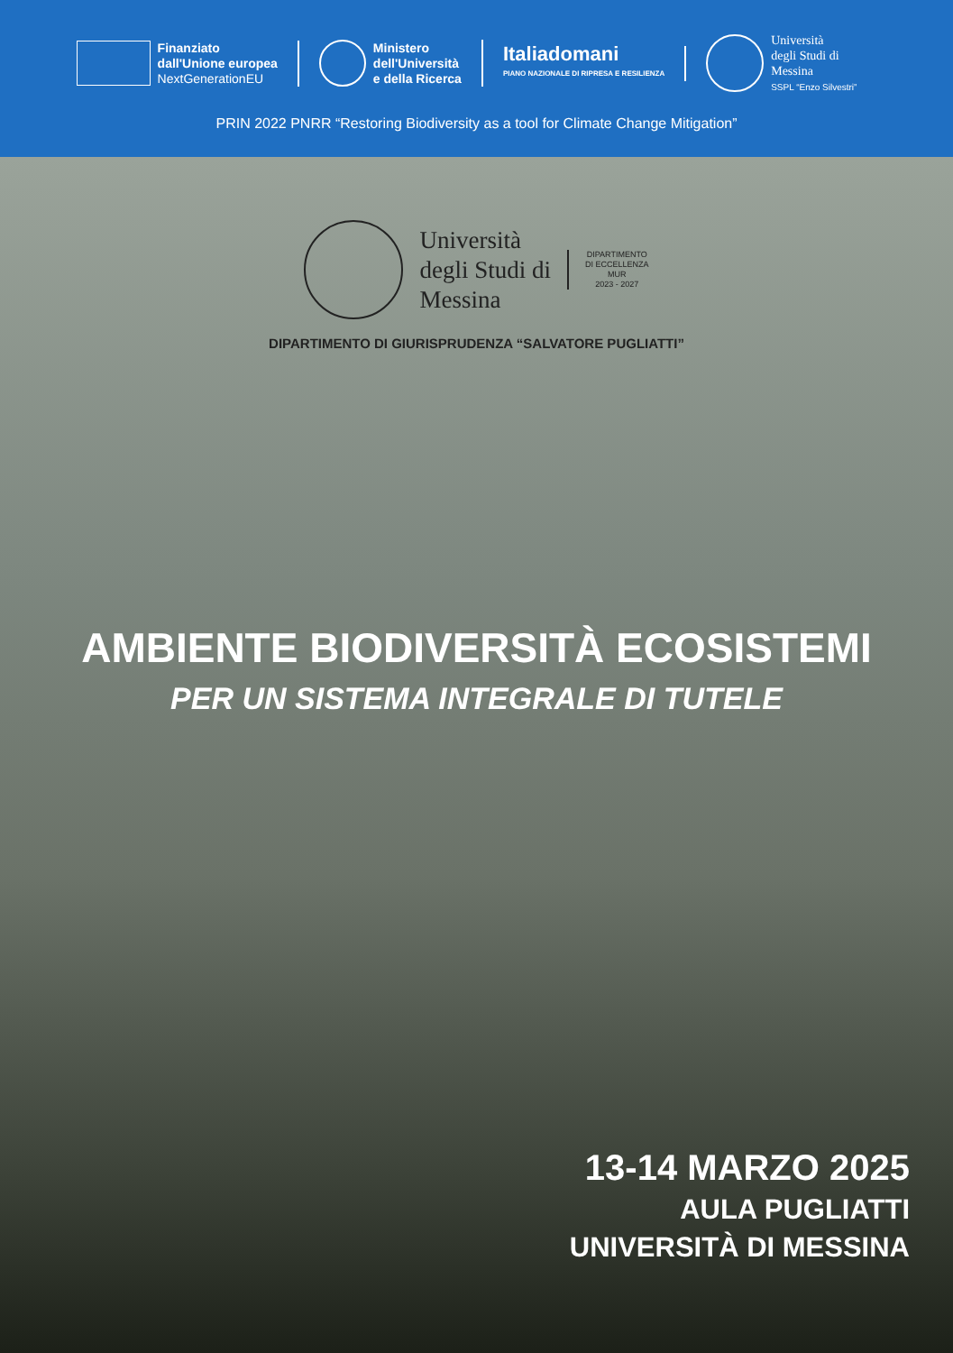Finanziato
dall'Unione europea
NextGenerationEU
Ministero
dell'Università
e della Ricerca
Italiadomani
PIANO NAZIONALE DI RIPRESA E RESILIENZA
Università
degli Studi di
Messina
SSPL “Enzo Silvestri”
PRIN 2022 PNRR “Restoring Biodiversity as a tool for Climate Change Mitigation”
Università
degli Studi di
Messina
DIPARTIMENTO
DI ECCELLENZA
MUR
2023 - 2027
DIPARTIMENTO DI GIURISPRUDENZA “SALVATORE PUGLIATTI”
AMBIENTE BIODIVERSITÀ ECOSISTEMI
PER UN SISTEMA INTEGRALE DI TUTELE
13-14 MARZO 2025
AULA PUGLIATTI
UNIVERSITÀ DI MESSINA